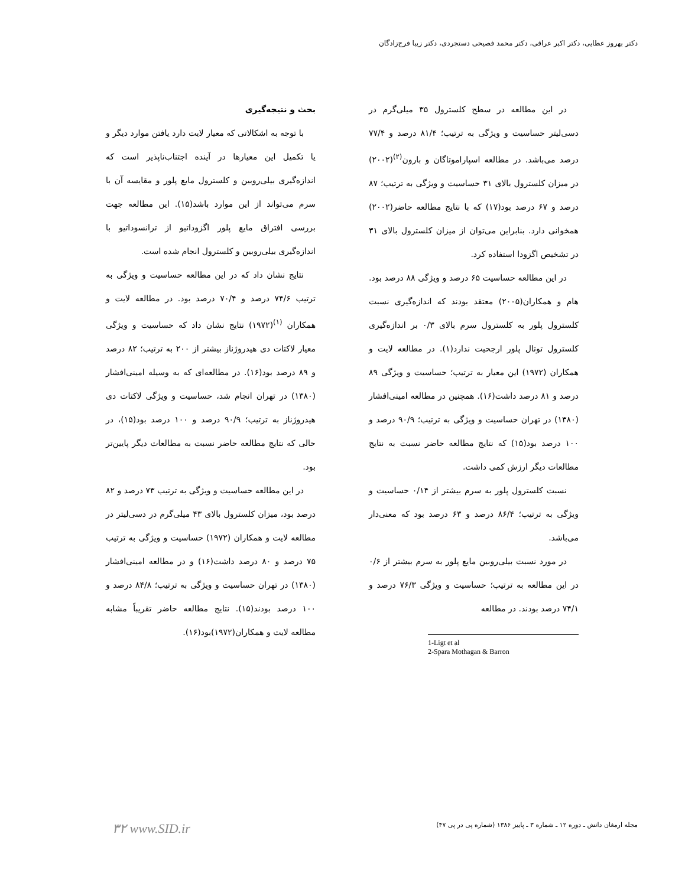دکتر بهروز عطایی، دکتر اکبر عراقی، دکتر محمد فصیحی دستجردی، دکتر زیبا فرج‌زادگان
بحث و نتیجه‌گیری
با توجه به اشکالاتی که معیار لایت دارد یافتن موارد دیگر و یا تکمیل این معیارها در آینده اجتناب‌ناپذیر است که اندازه‌گیری بیلی‌روبین و کلسترول مایع پلور و مقایسه آن با سرم می‌تواند از این موارد باشد(۱۵). این مطالعه جهت بررسی افتراق مایع پلور اگزوداتیو از ترانسوداتیو با اندازه‌گیری بیلی‌روبین و کلسترول انجام شده است.
نتایج نشان داد که در این مطالعه حساسیت و ویژگی به ترتیب ۷۴/۶ درصد و ۷۰/۴ درصد بود. در مطالعه لایت و همکاران <sup>(۱)</sup>(۱۹۷۲) نتایج نشان داد که حساسیت و ویژگی معیار لاکتات دی هیدروژناز بیشتر از ۲۰۰ به ترتیب؛ ۸۲ درصد و ۸۹ درصد بود(۱۶). در مطالعه‌ای که به وسیله امینی‌افشار (۱۳۸۰) در تهران انجام شد، حساسیت و ویژگی لاکتات دی هیدروژناز به ترتیب؛ ۹۰/۹ درصد و ۱۰۰ درصد بود(۱۵)، در حالی که نتایج مطالعه حاضر نسبت به مطالعات دیگر پایین‌تر بود.
در این مطالعه حساسیت و ویژگی به ترتیب ۷۳ درصد و ۸۲ درصد بود، میزان کلسترول بالای ۴۳ میلی‌گرم در دسی‌لیتر در مطالعه لایت و همکاران (۱۹۷۲) حساسیت و ویژگی به ترتیب ۷۵ درصد و ۸۰ درصد داشت(۱۶) و در مطالعه امینی‌افشار (۱۳۸۰) در تهران حساسیت و ویژگی به ترتیب؛ ۸۴/۸ درصد و ۱۰۰ درصد بودند(۱۵). نتایج مطالعه حاضر تقریباً مشابه مطالعه لایت و همکاران(۱۹۷۲)بود(۱۶).
در این مطالعه در سطح کلسترول ۳۵ میلی‌گرم در دسی‌لیتر حساسیت و ویژگی به ترتیب؛ ۸۱/۴ درصد و ۷۷/۴ درصد می‌باشد. در مطالعه اسپاراموتاگان و بارون<sup>(۲)</sup>(۲۰۰۲) در میزان کلسترول بالای ۳۱ حساسیت و ویژگی به ترتیب؛ ۸۷ درصد و ۶۷ درصد بود(۱۷) که با نتایج مطالعه حاضر(۲۰۰۲) همخوانی دارد. بنابراین می‌توان از میزان کلسترول بالای ۳۱ در تشخیص اگزودا استفاده کرد.
در این مطالعه حساسیت ۶۵ درصد و ویژگی ۸۸ درصد بود. هام و همکاران(۲۰۰۵) معتقد بودند که اندازه‌گیری نسبت کلسترول پلور به کلسترول سرم بالای ۰/۳ بر اندازه‌گیری کلسترول توتال پلور ارجحیت ندارد(۱). در مطالعه لایت و همکاران (۱۹۷۲) این معیار به ترتیب؛ حساسیت و ویژگی ۸۹ درصد و ۸۱ درصد داشت(۱۶). همچنین در مطالعه امینی‌افشار (۱۳۸۰) در تهران حساسیت و ویژگی به ترتیب؛ ۹۰/۹ درصد و ۱۰۰ درصد بود(۱۵) که نتایج مطالعه حاضر نسبت به نتایج مطالعات دیگر ارزش کمی داشت.
نسبت کلسترول پلور به سرم بیشتر از ۰/۱۴ حساسیت و ویژگی به ترتیب؛ ۸۶/۴ درصد و ۶۳ درصد بود که معنی‌دار می‌باشد.
در مورد نسبت بیلی‌روبین مایع پلور به سرم بیشتر از ۰/۶ در این مطالعه به ترتیب؛ حساسیت و ویژگی ۷۶/۳ درصد و ۷۴/۱ درصد بودند. در مطالعه
1-Ligt et al
2-Spara Mothagan & Barron
۳۲ www.SID.ir مجله ارمغان دانش ـ دوره ۱۲ ـ شماره ۳ ـ پاییز ۱۳۸۶ (شماره پی در پی ۴۷)